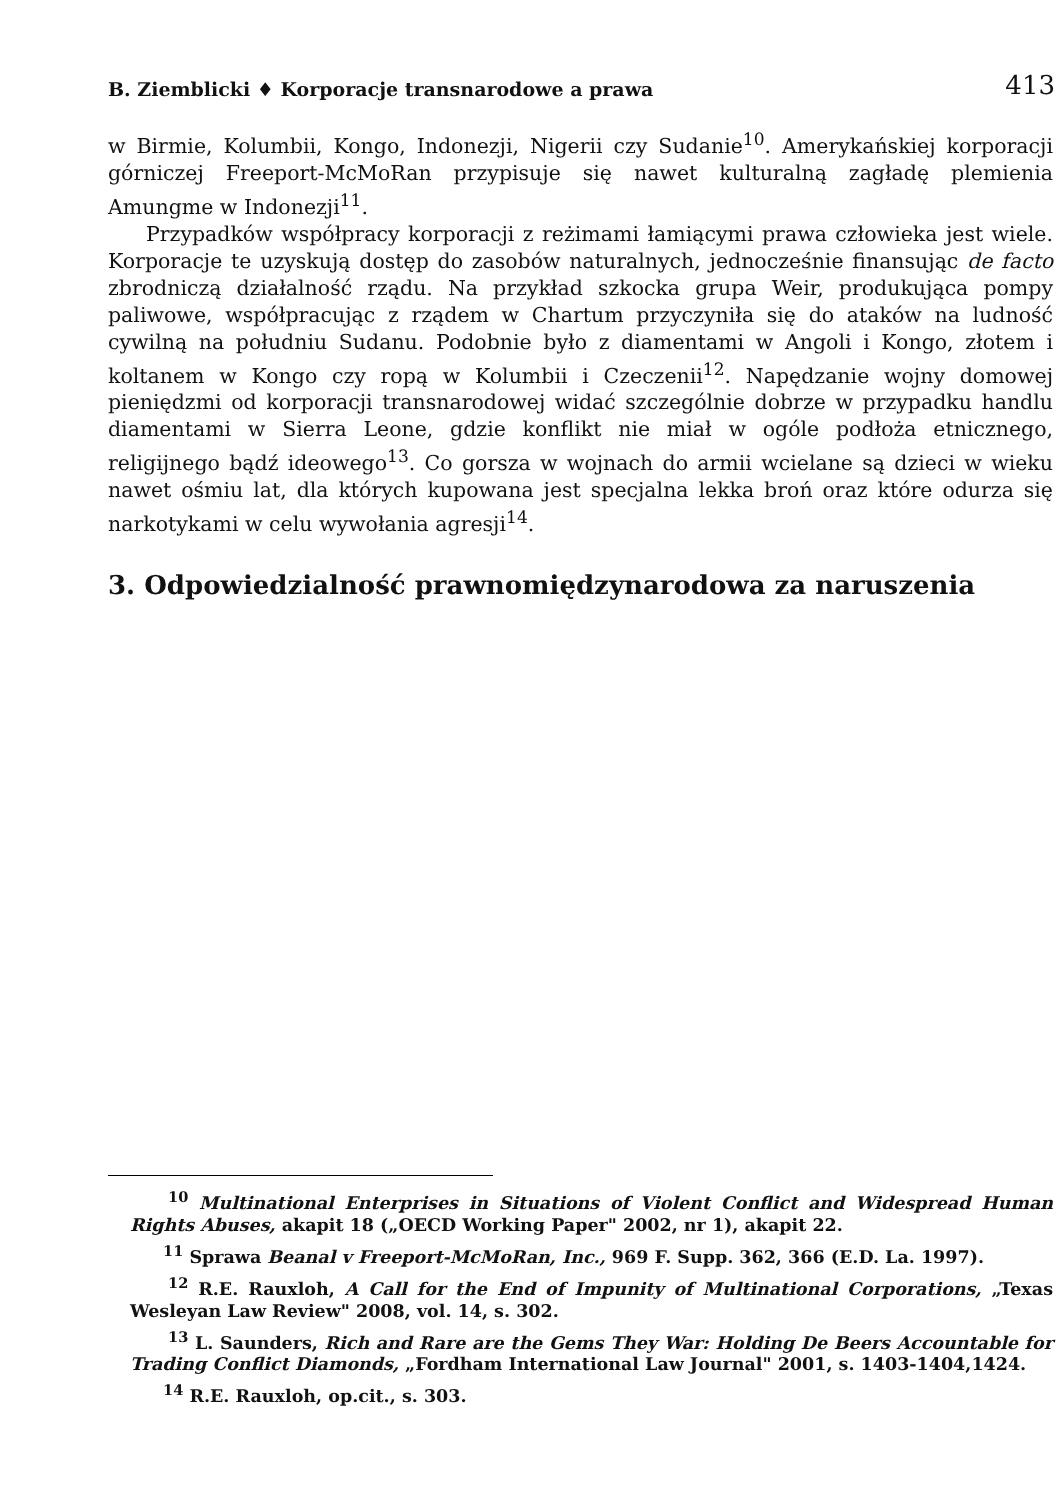B. Ziemblicki ♦ Korporacje transnarodowe a prawa 413
w Birmie, Kolumbii, Kongo, Indonezji, Nigerii czy Sudanie<sup>10</sup>. Amerykańskiej korporacji górniczej Freeport-McMoRan przypisuje się nawet kulturalną zagładę plemienia Amungme w Indonezji<sup>11</sup>.
Przypadków współpracy korporacji z reżimami łamiącymi prawa człowieka jest wiele. Korporacje te uzyskują dostęp do zasobów naturalnych, jednocześnie finansując de facto zbrodniczą działalność rządu. Na przykład szkocka grupa Weir, produkująca pompy paliwowe, współpracując z rządem w Chartum przyczyniła się do ataków na ludność cywilną na południu Sudanu. Podobnie było z diamentami w Angoli i Kongo, złotem i koltanem w Kongo czy ropą w Kolumbii i Czeczenii<sup>12</sup>. Napędzanie wojny domowej pieniędzmi od korporacji transnarodowej widać szczególnie dobrze w przypadku handlu diamentami w Sierra Leone, gdzie konflikt nie miał w ogóle podłoża etnicznego, religijnego bądź ideowego<sup>13</sup>. Co gorsza w wojnach do armii wcielane są dzieci w wieku nawet ośmiu lat, dla których kupowana jest specjalna lekka broń oraz które odurza się narkotykami w celu wywołania agresji<sup>14</sup>.
3. Odpowiedzialność prawnomiędzynarodowa za naruszenia
<sup>10</sup> Multinational Enterprises in Situations of Violent Conflict and Widespread Human Rights Abuses, akapit 18 („OECD Working Paper" 2002, nr 1), akapit 22.
<sup>11</sup> Sprawa Beanal v Freeport-McMoRan, Inc., 969 F. Supp. 362, 366 (E.D. La. 1997).
<sup>12</sup> R.E. Rauxloh, A Call for the End of Impunity of Multinational Corporations, „Texas Wesleyan Law Review" 2008, vol. 14, s. 302.
<sup>13</sup> L. Saunders, Rich and Rare are the Gems They War: Holding De Beers Accountable for Trading Conflict Diamonds, „Fordham International Law Journal" 2001, s. 1403-1404,1424.
<sup>14</sup> R.E. Rauxloh, op.cit., s. 303.